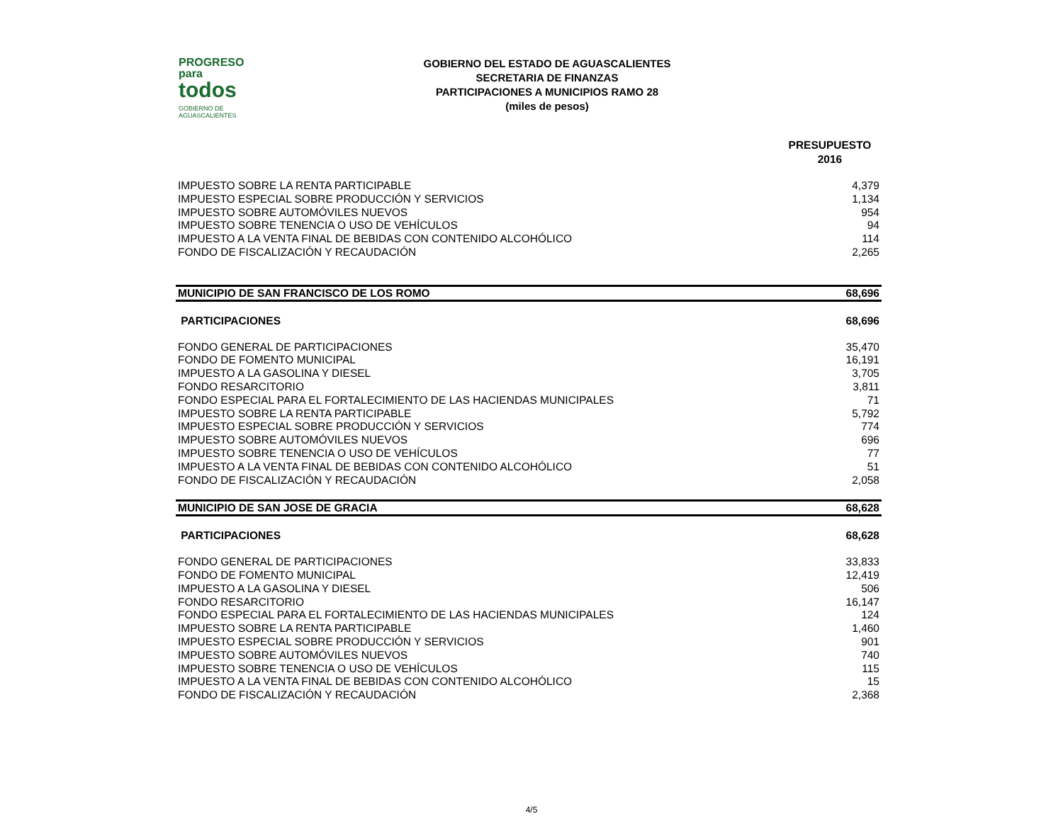PROGRESO
para
todos
GOBIERNO DE AGUASCALIENTES
GOBIERNO DEL ESTADO DE AGUASCALIENTES
SECRETARIA DE FINANZAS
PARTICIPACIONES A MUNICIPIOS RAMO 28
(miles de pesos)
| | PRESUPUESTO 2016 |
| IMPUESTO SOBRE LA RENTA PARTICIPABLE | 4,379 |
| IMPUESTO ESPECIAL SOBRE PRODUCCIÓN Y SERVICIOS | 1,134 |
| IMPUESTO SOBRE AUTOMÓVILES NUEVOS | 954 |
| IMPUESTO SOBRE TENENCIA O USO DE VEHÍCULOS | 94 |
| IMPUESTO A LA VENTA FINAL DE BEBIDAS CON CONTENIDO ALCOHÓLICO | 114 |
| FONDO DE FISCALIZACIÓN Y RECAUDACIÓN | 2,265 |
| MUNICIPIO DE SAN FRANCISCO DE LOS ROMO | 68,696 |
| PARTICIPACIONES | 68,696 |
| FONDO GENERAL DE PARTICIPACIONES | 35,470 |
| FONDO DE FOMENTO MUNICIPAL | 16,191 |
| IMPUESTO A LA GASOLINA Y DIESEL | 3,705 |
| FONDO RESARCITORIO | 3,811 |
| FONDO ESPECIAL PARA EL FORTALECIMIENTO DE LAS HACIENDAS MUNICIPALES | 71 |
| IMPUESTO SOBRE LA RENTA PARTICIPABLE | 5,792 |
| IMPUESTO ESPECIAL SOBRE PRODUCCIÓN Y SERVICIOS | 774 |
| IMPUESTO SOBRE AUTOMÓVILES NUEVOS | 696 |
| IMPUESTO SOBRE TENENCIA O USO DE VEHÍCULOS | 77 |
| IMPUESTO A LA VENTA FINAL DE BEBIDAS CON CONTENIDO ALCOHÓLICO | 51 |
| FONDO DE FISCALIZACIÓN Y RECAUDACIÓN | 2,058 |
| MUNICIPIO DE SAN JOSE DE GRACIA | 68,628 |
| PARTICIPACIONES | 68,628 |
| FONDO GENERAL DE PARTICIPACIONES | 33,833 |
| FONDO DE FOMENTO MUNICIPAL | 12,419 |
| IMPUESTO A LA GASOLINA Y DIESEL | 506 |
| FONDO RESARCITORIO | 16,147 |
| FONDO ESPECIAL PARA EL FORTALECIMIENTO DE LAS HACIENDAS MUNICIPALES | 124 |
| IMPUESTO SOBRE LA RENTA PARTICIPABLE | 1,460 |
| IMPUESTO ESPECIAL SOBRE PRODUCCIÓN Y SERVICIOS | 901 |
| IMPUESTO SOBRE AUTOMÓVILES NUEVOS | 740 |
| IMPUESTO SOBRE TENENCIA O USO DE VEHÍCULOS | 115 |
| IMPUESTO A LA VENTA FINAL DE BEBIDAS CON CONTENIDO ALCOHÓLICO | 15 |
| FONDO DE FISCALIZACIÓN Y RECAUDACIÓN | 2,368 |
4/5